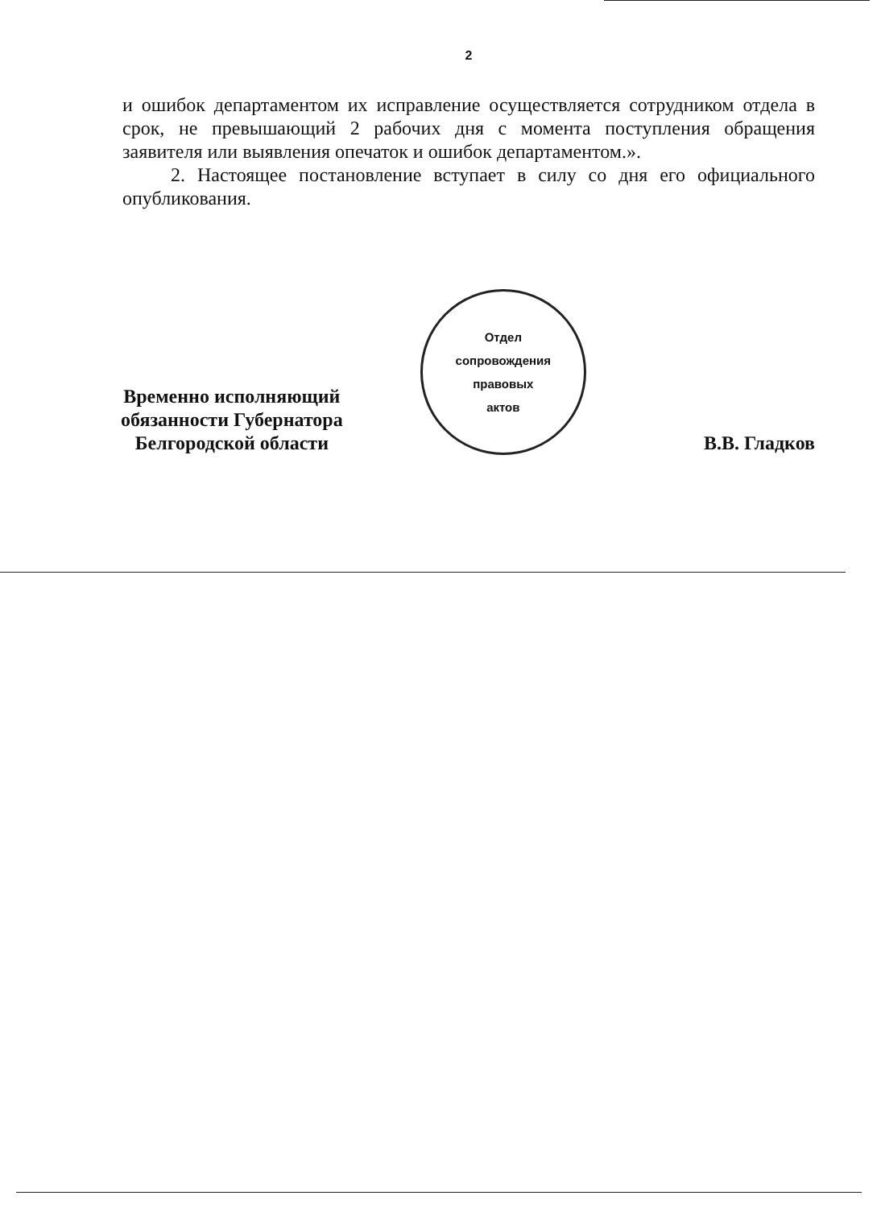2
и ошибок департаментом их исправление осуществляется сотрудником отдела в срок, не превышающий 2 рабочих дня с момента поступления обращения заявителя или выявления опечаток и ошибок департаментом.».
2. Настоящее постановление вступает в силу со дня его официального опубликования.
Временно исполняющий
обязанности Губернатора
Белгородской области
Отдел
сопровождения
правовых
актов
В.В. Гладков